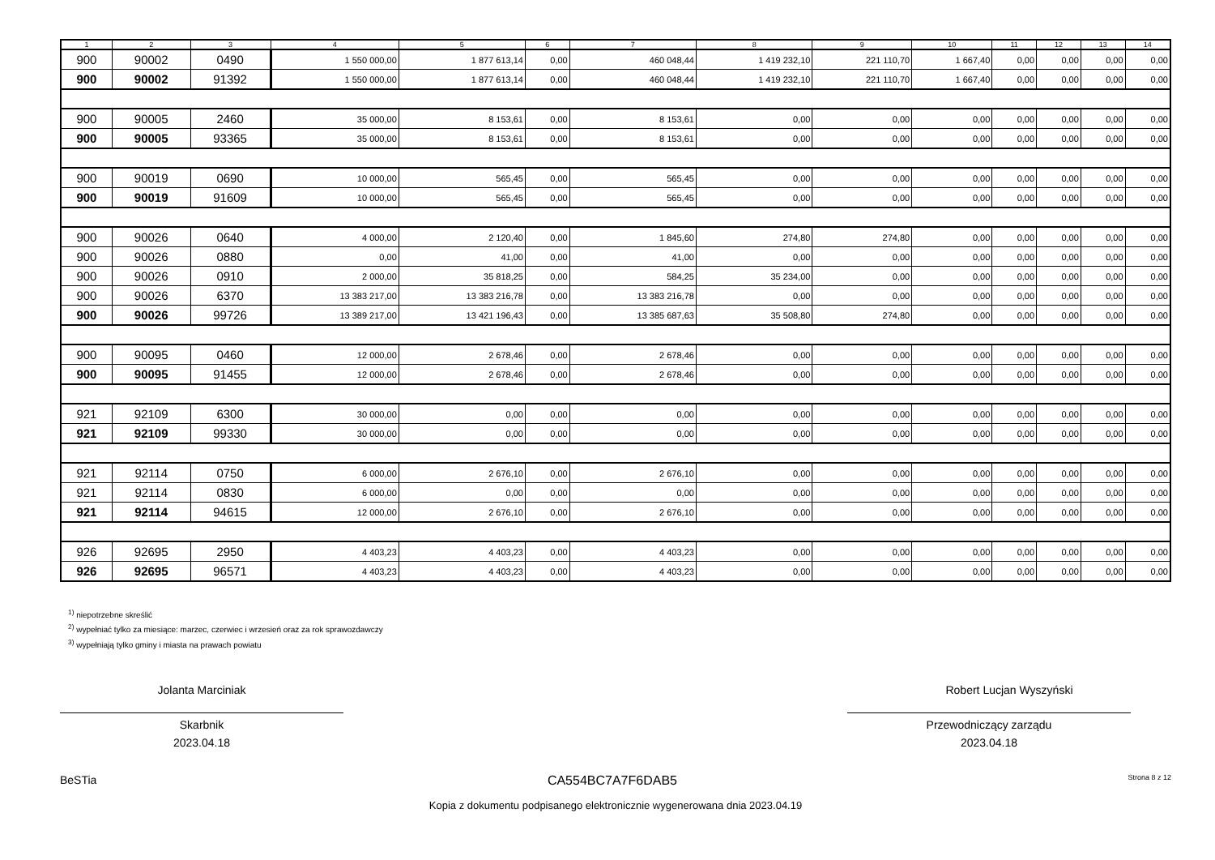| 1 | 2 | 3 | 4 | 5 | 6 | 7 | 8 | 9 | 10 | 11 | 12 | 13 | 14 |
| --- | --- | --- | --- | --- | --- | --- | --- | --- | --- | --- | --- | --- | --- |
| 900 | 90002 | 0490 | 1 550 000,00 | 1 877 613,14 | 0,00 | 460 048,44 | 1 419 232,10 | 221 110,70 | 1 667,40 | 0,00 | 0,00 | 0,00 | 0,00 |
| 900 | 90002 | 91392 | 1 550 000,00 | 1 877 613,14 | 0,00 | 460 048,44 | 1 419 232,10 | 221 110,70 | 1 667,40 | 0,00 | 0,00 | 0,00 | 0,00 |
| 900 | 90005 | 2460 | 35 000,00 | 8 153,61 | 0,00 | 8 153,61 | 0,00 | 0,00 | 0,00 | 0,00 | 0,00 | 0,00 | 0,00 |
| 900 | 90005 | 93365 | 35 000,00 | 8 153,61 | 0,00 | 8 153,61 | 0,00 | 0,00 | 0,00 | 0,00 | 0,00 | 0,00 | 0,00 |
| 900 | 90019 | 0690 | 10 000,00 | 565,45 | 0,00 | 565,45 | 0,00 | 0,00 | 0,00 | 0,00 | 0,00 | 0,00 | 0,00 |
| 900 | 90019 | 91609 | 10 000,00 | 565,45 | 0,00 | 565,45 | 0,00 | 0,00 | 0,00 | 0,00 | 0,00 | 0,00 | 0,00 |
| 900 | 90026 | 0640 | 4 000,00 | 2 120,40 | 0,00 | 1 845,60 | 274,80 | 274,80 | 0,00 | 0,00 | 0,00 | 0,00 | 0,00 |
| 900 | 90026 | 0880 | 0,00 | 41,00 | 0,00 | 41,00 | 0,00 | 0,00 | 0,00 | 0,00 | 0,00 | 0,00 | 0,00 |
| 900 | 90026 | 0910 | 2 000,00 | 35 818,25 | 0,00 | 584,25 | 35 234,00 | 0,00 | 0,00 | 0,00 | 0,00 | 0,00 | 0,00 |
| 900 | 90026 | 6370 | 13 383 217,00 | 13 383 216,78 | 0,00 | 13 383 216,78 | 0,00 | 0,00 | 0,00 | 0,00 | 0,00 | 0,00 | 0,00 |
| 900 | 90026 | 99726 | 13 389 217,00 | 13 421 196,43 | 0,00 | 13 385 687,63 | 35 508,80 | 274,80 | 0,00 | 0,00 | 0,00 | 0,00 | 0,00 |
| 900 | 90095 | 0460 | 12 000,00 | 2 678,46 | 0,00 | 2 678,46 | 0,00 | 0,00 | 0,00 | 0,00 | 0,00 | 0,00 | 0,00 |
| 900 | 90095 | 91455 | 12 000,00 | 2 678,46 | 0,00 | 2 678,46 | 0,00 | 0,00 | 0,00 | 0,00 | 0,00 | 0,00 | 0,00 |
| 921 | 92109 | 6300 | 30 000,00 | 0,00 | 0,00 | 0,00 | 0,00 | 0,00 | 0,00 | 0,00 | 0,00 | 0,00 | 0,00 |
| 921 | 92109 | 99330 | 30 000,00 | 0,00 | 0,00 | 0,00 | 0,00 | 0,00 | 0,00 | 0,00 | 0,00 | 0,00 | 0,00 |
| 921 | 92114 | 0750 | 6 000,00 | 2 676,10 | 0,00 | 2 676,10 | 0,00 | 0,00 | 0,00 | 0,00 | 0,00 | 0,00 | 0,00 |
| 921 | 92114 | 0830 | 6 000,00 | 0,00 | 0,00 | 0,00 | 0,00 | 0,00 | 0,00 | 0,00 | 0,00 | 0,00 | 0,00 |
| 921 | 92114 | 94615 | 12 000,00 | 2 676,10 | 0,00 | 2 676,10 | 0,00 | 0,00 | 0,00 | 0,00 | 0,00 | 0,00 | 0,00 |
| 926 | 92695 | 2950 | 4 403,23 | 4 403,23 | 0,00 | 4 403,23 | 0,00 | 0,00 | 0,00 | 0,00 | 0,00 | 0,00 | 0,00 |
| 926 | 92695 | 96571 | 4 403,23 | 4 403,23 | 0,00 | 4 403,23 | 0,00 | 0,00 | 0,00 | 0,00 | 0,00 | 0,00 | 0,00 |
<sup>1)</sup> niepotrzebne skreślić
<sup>2)</sup> wypełniać tylko za miesiące: marzec, czerwiec i wrzesień oraz za rok sprawozdawczy
<sup>3)</sup> wypełniają tylko gminy i miasta na prawach powiatu
Jolanta Marciniak
Skarbnik
2023.04.18
Robert Lucjan Wyszyński
Przewodniczący zarządu
2023.04.18
BeSTia CA554BC7A7F6DAB5 Strona 8 z 12
Kopia z dokumentu podpisanego elektronicznie wygenerowana dnia 2023.04.19